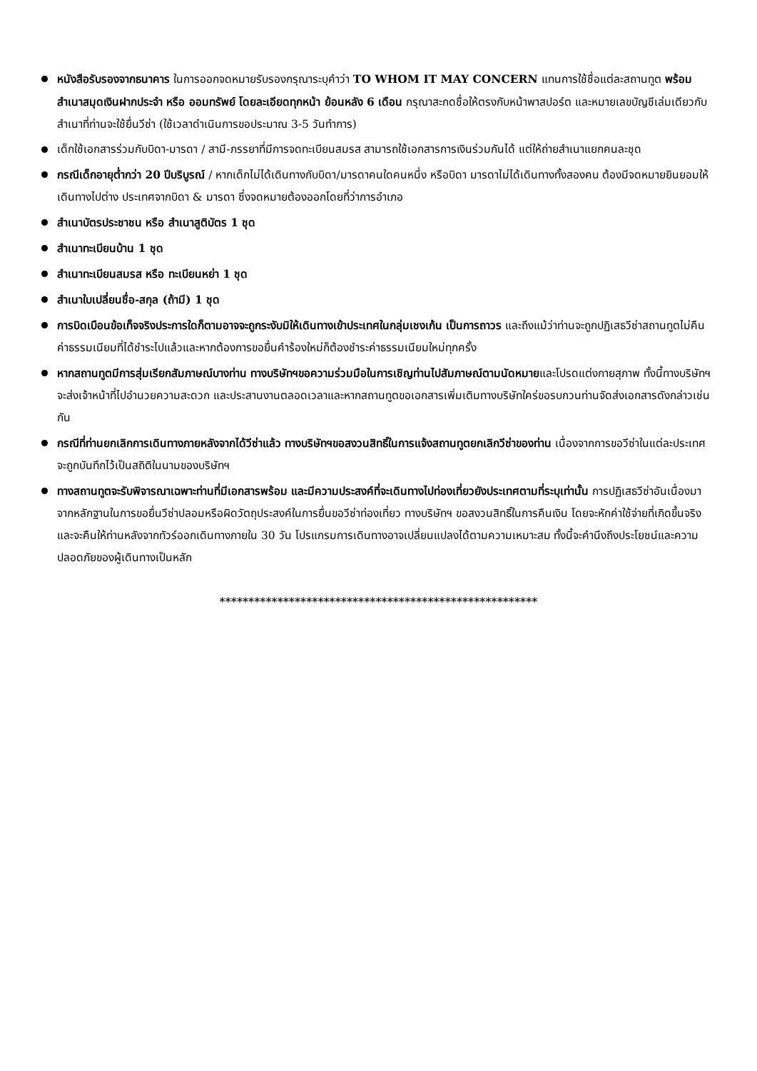หนังสือรับรองจากธนาคาร ในการออกจดหมายรับรองกรุณาระบุคำว่า TO WHOM IT MAY CONCERN แทนการใช้ชื่อแต่ละสถานทูต พร้อมสำเนาสมุดเงินฝากประจำ หรือ ออมทรัพย์ โดยละเอียดทุกหน้า ย้อนหลัง 6 เดือน กรุณาสะกดชื่อให้ตรงกับหน้าพาสปอร์ต และหมายเลขบัญชีเล่มเดียวกับสำเนาที่ท่านจะใช้ยื่นวีซ่า (ใช้เวลาดำเนินการขอประมาณ 3-5 วันทำการ)
เด็กใช้เอกสารร่วมกับบิดา-มารดา / สามี-ภรรยาที่มีการจดทะเบียนสมรส สามารถใช้เอกสารการเงินร่วมกันได้ แต่ให้ถ่ายสำเนาแยกคนละชุด
กรณีเด็กอายุต่ำกว่า 20 ปีบริบูรณ์ / หากเด็กไม่ได้เดินทางกับบิดา/มารดาคนใดคนหนึ่ง หรือบิดา มารดาไม่ได้เดินทางทั้งสองคน ต้องมีจดหมายยินยอมให้เดินทางไปต่าง ประเทศจากบิดา & มารดา ซึ่งจดหมายต้องออกโดยที่ว่าการอำเภอ
สำเนาบัตรประชาชน หรือ สำเนาสูติบัตร 1 ชุด
สำเนาทะเบียนบ้าน 1 ชุด
สำเนาทะเบียนสมรส หรือ ทะเบียนหย่า 1 ชุด
สำเนาใบเปลี่ยนชื่อ-สกุล (ถ้ามี) 1 ชุด
การบิดเบือนข้อเท็จจริงประการใดก็ตามอาจจะถูกระงับมิให้เดินทางเข้าประเทศในกลุ่มเชงเก้น เป็นการถาวร และถึงแม้ว่าท่านจะถูกปฏิเสธวีซ่าสถานทูตไม่คืนค่าธรรมเนียมที่ได้ชำระไปแล้วและหากต้องการขอยื่นคำร้องใหม่ก็ต้องชำระค่าธรรมเนียมใหม่ทุกครั้ง
หากสถานทูตมีการสุ่มเรียกสัมภาษณ์บางท่าน ทางบริษัทฯขอความร่วมมือในการเชิญท่านไปสัมภาษณ์ตามนัดหมายและโปรดแต่งกายสุภาพ ทั้งนี้ทางบริษัทฯ จะส่งเจ้าหน้าที่ไปอำนวยความสะดวก และประสานงานตลอดเวลาและหากสถานทูตขอเอกสารเพิ่มเติมทางบริษัทใคร่ขอรบกวนท่านจัดส่งเอกสารดังกล่าวเช่นกัน
กรณีที่ท่านยกเลิกการเดินทางภายหลังจากได้วีซ่าแล้ว ทางบริษัทฯขอสงวนสิทธิ์ในการแจ้งสถานทูตยกเลิกวีซ่าของท่าน เนื่องจากการขอวีซ่าในแต่ละประเทศจะถูกบันทึกไว้เป็นสถิติในนามของบริษัทฯ
ทางสถานทูตจะรับพิจารณาเฉพาะท่านที่มีเอกสารพร้อม และมีความประสงค์ที่จะเดินทางไปท่องเที่ยวยังประเทศตามที่ระบุเท่านั้น การปฏิเสธวีซ่าอันเนื่องมาจากหลักฐานในการขอยื่นวีซ่าปลอมหรือผิดวัตถุประสงค์ในการยื่นขอวีซ่าท่องเที่ยว ทางบริษัทฯ ขอสงวนสิทธิ์ในการคืนเงิน โดยจะหักค่าใช้จ่ายที่เกิดขึ้นจริงและจะคืนให้ท่านหลังจากทัวร์ออกเดินทางภายใน 30 วัน โปรแกรมการเดินทางอาจเปลี่ยนแปลงได้ตามความเหมาะสม ทั้งนี้จะคำนึงถึงประโยชน์และความปลอดภัยของผู้เดินทางเป็นหลัก
*******************************************************